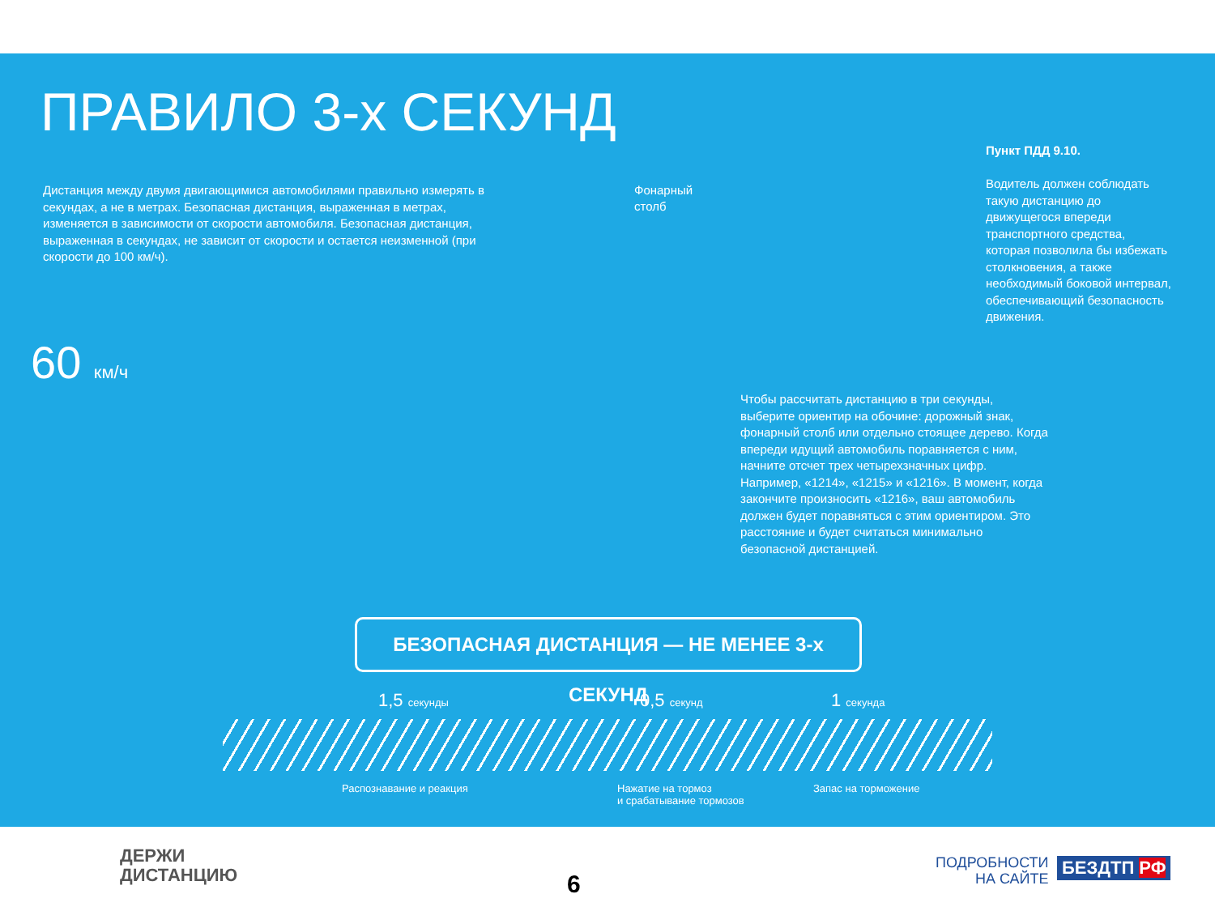ПРАВИЛО 3-х СЕКУНД
Дистанция между двумя двигающимися автомобилями правильно измерять в секундах, а не в метрах. Безопасная дистанция, выраженная в метрах, изменяется в зависимости от скорости автомобиля. Безопасная дистанция, выраженная в секундах, не зависит от скорости и остается неизменной (при скорости до 100 км/ч).
Фонарный
столб
Пункт ПДД 9.10.
Водитель должен соблюдать такую дистанцию до движущегося впереди транспортного средства, которая позволила бы избежать столкновения, а также необходимый боковой интервал, обеспечивающий безопасность движения.
60 км/ч
Чтобы рассчитать дистанцию в три секунды, выберите ориентир на обочине: дорожный знак, фонарный столб или отдельно стоящее дерево. Когда впереди идущий автомобиль поравняется с ним, начните отсчет трех четырехзначных цифр. Например, «1214», «1215» и «1216». В момент, когда закончите произносить «1216», ваш автомобиль должен будет поравняться с этим ориентиром. Это расстояние и будет считаться минимально безопасной дистанцией.
БЕЗОПАСНАЯ ДИСТАНЦИЯ — НЕ МЕНЕЕ 3-х СЕКУНД
1,5 секунды 0,5 секунд 1 секунда
Распознавание и реакция
Нажатие на тормоз
и срабатывание тормозов
Запас на торможение
ДЕРЖИ
ДИСТАНЦИЮ
6
ПОДРОБНОСТИ
НА САЙТЕ
БЕЗДТП РФ